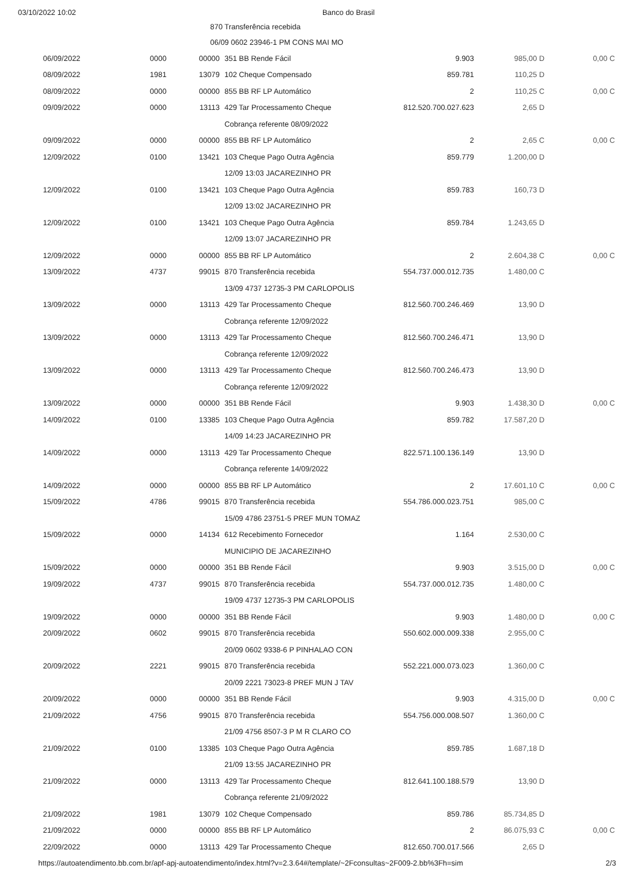03/10/2022 10:02 Banco do Brasil
870 Transferência recebida
06/09 0602 23946-1 PM CONS MAI MO
| 06/09/2022 | 0000 | 00000 | 351 BB Rende Fácil | 9.903 | 985,00 D | 0,00 C |
| 08/09/2022 | 1981 | 13079 | 102 Cheque Compensado | 859.781 | 110,25 D | |
| 08/09/2022 | 0000 | 00000 | 855 BB RF LP Automático | 2 | 110,25 C | 0,00 C |
| 09/09/2022 | 0000 | 13113 | 429 Tar Processamento Cheque | 812.520.700.027.623 | 2,65 D | |
| | | | Cobrança referente 08/09/2022 | | | |
| 09/09/2022 | 0000 | 00000 | 855 BB RF LP Automático | 2 | 2,65 C | 0,00 C |
| 12/09/2022 | 0100 | 13421 | 103 Cheque Pago Outra Agência | 859.779 | 1.200,00 D | |
| | | | 12/09 13:03 JACAREZINHO PR | | | |
| 12/09/2022 | 0100 | 13421 | 103 Cheque Pago Outra Agência | 859.783 | 160,73 D | |
| | | | 12/09 13:02 JACAREZINHO PR | | | |
| 12/09/2022 | 0100 | 13421 | 103 Cheque Pago Outra Agência | 859.784 | 1.243,65 D | |
| | | | 12/09 13:07 JACAREZINHO PR | | | |
| 12/09/2022 | 0000 | 00000 | 855 BB RF LP Automático | 2 | 2.604,38 C | 0,00 C |
| 13/09/2022 | 4737 | 99015 | 870 Transferência recebida | 554.737.000.012.735 | 1.480,00 C | |
| | | | 13/09 4737 12735-3 PM CARLOPOLIS | | | |
| 13/09/2022 | 0000 | 13113 | 429 Tar Processamento Cheque | 812.560.700.246.469 | 13,90 D | |
| | | | Cobrança referente 12/09/2022 | | | |
| 13/09/2022 | 0000 | 13113 | 429 Tar Processamento Cheque | 812.560.700.246.471 | 13,90 D | |
| | | | Cobrança referente 12/09/2022 | | | |
| 13/09/2022 | 0000 | 13113 | 429 Tar Processamento Cheque | 812.560.700.246.473 | 13,90 D | |
| | | | Cobrança referente 12/09/2022 | | | |
| 13/09/2022 | 0000 | 00000 | 351 BB Rende Fácil | 9.903 | 1.438,30 D | 0,00 C |
| 14/09/2022 | 0100 | 13385 | 103 Cheque Pago Outra Agência | 859.782 | 17.587,20 D | |
| | | | 14/09 14:23 JACAREZINHO PR | | | |
| 14/09/2022 | 0000 | 13113 | 429 Tar Processamento Cheque | 822.571.100.136.149 | 13,90 D | |
| | | | Cobrança referente 14/09/2022 | | | |
| 14/09/2022 | 0000 | 00000 | 855 BB RF LP Automático | 2 | 17.601,10 C | 0,00 C |
| 15/09/2022 | 4786 | 99015 | 870 Transferência recebida | 554.786.000.023.751 | 985,00 C | |
| | | | 15/09 4786 23751-5 PREF MUN TOMAZ | | | |
| 15/09/2022 | 0000 | 14134 | 612 Recebimento Fornecedor | 1.164 | 2.530,00 C | |
| | | | MUNICIPIO DE JACAREZINHO | | | |
| 15/09/2022 | 0000 | 00000 | 351 BB Rende Fácil | 9.903 | 3.515,00 D | 0,00 C |
| 19/09/2022 | 4737 | 99015 | 870 Transferência recebida | 554.737.000.012.735 | 1.480,00 C | |
| | | | 19/09 4737 12735-3 PM CARLOPOLIS | | | |
| 19/09/2022 | 0000 | 00000 | 351 BB Rende Fácil | 9.903 | 1.480,00 D | 0,00 C |
| 20/09/2022 | 0602 | 99015 | 870 Transferência recebida | 550.602.000.009.338 | 2.955,00 C | |
| | | | 20/09 0602 9338-6 P PINHALAO CON | | | |
| 20/09/2022 | 2221 | 99015 | 870 Transferência recebida | 552.221.000.073.023 | 1.360,00 C | |
| | | | 20/09 2221 73023-8 PREF MUN J TAV | | | |
| 20/09/2022 | 0000 | 00000 | 351 BB Rende Fácil | 9.903 | 4.315,00 D | 0,00 C |
| 21/09/2022 | 4756 | 99015 | 870 Transferência recebida | 554.756.000.008.507 | 1.360,00 C | |
| | | | 21/09 4756 8507-3 P M R CLARO CO | | | |
| 21/09/2022 | 0100 | 13385 | 103 Cheque Pago Outra Agência | 859.785 | 1.687,18 D | |
| | | | 21/09 13:55 JACAREZINHO PR | | | |
| 21/09/2022 | 0000 | 13113 | 429 Tar Processamento Cheque | 812.641.100.188.579 | 13,90 D | |
| | | | Cobrança referente 21/09/2022 | | | |
| 21/09/2022 | 1981 | 13079 | 102 Cheque Compensado | 859.786 | 85.734,85 D | |
| 21/09/2022 | 0000 | 00000 | 855 BB RF LP Automático | 2 | 86.075,93 C | 0,00 C |
| 22/09/2022 | 0000 | 13113 | 429 Tar Processamento Cheque | 812.650.700.017.566 | 2,65 D | |
https://autoatendimento.bb.com.br/apf-apj-autoatendimento/index.html?v=2.3.64#/template/~2Fconsultas~2F009-2.bb%3Fh=sim 2/3